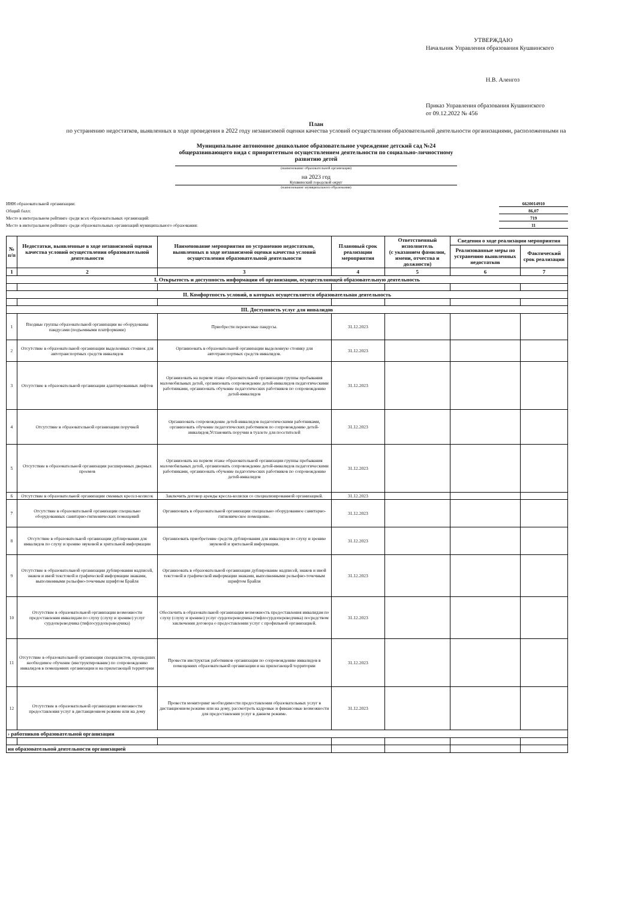УТВЕРЖДАЮ
Начальник Управления образования Кушвинского
Н.В. Аленгоз
Приказ Управления образования Кушвинского
от 09.12.2022 № 456
План
по устранению недостатков, выявленных в ходе проведения в 2022 году независимой оценки качества условий осуществления образовательной деятельности организациями, расположенными на
Муниципальное автономное дошкольное образовательное учреждение детский сад №24 общеразвивающего вида с приоритетным осуществлением деятельности по социально-личностному развитию детей
(наименование образовательной организации)
на 2023 год
Кушвинский городской округ
(наименование муниципального образования)
ИНН образовательной организации: 6620014910
Общий балл: 86,07
Место в интегральном рейтинге среди всех образовательных организаций: 719
Место в интегральном рейтинге среди образовательных организаций муниципального образования: 11
| № п/п | Недостатки, выявленные в ходе независимой оценки качества условий осуществления образовательной деятельности | Наименование мероприятия по устранению недостатков, выявленных в ходе независимой оценки качества условий осуществления образовательной деятельности | Плановый срок реализации мероприятия | Ответственный исполнитель (с указанием фамилии, имени, отчества и должности) | Сведения о ходе реализации мероприятия | |
| --- | --- | --- | --- | --- | --- | --- |
| | | | | | Реализованные меры по устранению выявленных недостатков | Фактический срок реализации |
| 1 | 2 | 3 | 4 | 5 | 6 | 7 |
| I. Открытость и доступность информации об организации, осуществляющей образовательную деятельность | | | | | | |
| II. Комфортность условий, в которых осуществляется образовательная деятельность | | | | | | |
| III. Доступность услуг для инвалидов | | | | | | |
| 1 | Входные группы образовательной организации не оборудованы пандусами (подъемными платформами) | Приобрести переносные пандусы. | 31.12.2023 | | | |
| 2 | Отсутствие в образовательной организации выделенных стоянок для автотранспортных средств инвалидов | Организовать в образовательной организации выделенную стоянку для автотранспортных средств инвалидов. | 31.12.2023 | | | |
| 3 | Отсутствие в образовательной организации адаптированных лифтов | Организовать на первом этаже образовательной организации группы пребывания маломобильных детей, организовать сопровождение детей-инвалидов педагогическими работниками, организовать обучение педагогических работников по сопровождению детей-инвалидов | 31.12.2023 | | | |
| 4 | Отсутствие в образовательной организации поручней | Организовать сопровождение детей-инвалидов педагогическими работниками, организовать обучение педагогических работников по сопровождению детей-инвалидов;Установить поручни в туалете для посетителей | 31.12.2023 | | | |
| 5 | Отсутствие в образовательной организации расширенных дверных проемов | Организовать на первом этаже образовательной организации группы пребывания маломобильных детей, организовать сопровождение детей-инвалидов педагогическими работниками, организовать обучение педагогических работников по сопровождению детей-инвалидов | 31.12.2023 | | | |
| 6 | Отсутствие в образовательной организации сменных кресел-колясок | Заключить договор аренды кресла-коляски со специализированной организацией. | 31.12.2023 | | | |
| 7 | Отсутствие в образовательной организации специально оборудованных санитарно-гигиенических помещений | Организовать в образовательной организации специально оборудованное санитарно-гигиеническое помещение. | 31.12.2023 | | | |
| 8 | Отсутствие в образовательной организации дублирования для инвалидов по слуху и зрению звуковой и зрительной информации | Организовать приобретение средств дублирования для инвалидов по слуху и зрению звуковой и зрительной информации. | 31.12.2023 | | | |
| 9 | Отсутствие в образовательной организации дублирования надписей, знаков и иной текстовой и графической информации знаками, выполненными рельефно-точечным шрифтом Брайля | Организовать в образовательной организации дублирование надписей, знаков и иной текстовой и графической информации знаками, выполненными рельефно-точечным шрифтом Брайля | 31.12.2023 | | | |
| 10 | Отсутствие в образовательной организации возможности предоставления инвалидам по слуху (слуху и зрению) услуг сурдопереводчика (тифлосурдопереводчика) | Обеспечить в образовательной организации возможность предоставления инвалидам по слуху (слуху и зрению) услуг сурдопереводчика (тифлосурдопереводчика) посредством заключения договора о предоставлении услуг с профильной организацией. | 31.12.2023 | | | |
| 11 | Отсутствие в образовательной организации специалистов, прошедших необходимое обучение (инструктирование) по сопровождению инвалидов в помещениях организации и на прилегающей территории | Провести инструктаж работников организации по сопровождению инвалидов в помещениях образовательной организации и на прилегающей территории | 31.12.2023 | | | |
| 12 | Отсутствие в образовательной организации возможности предоставления услуг в дистанционном режиме или на дому | Провести мониторинг необходимости предоставления образовательных услуг в дистанционном режиме или на дому, рассмотреть кадровые и финансовые возможности для предоставления услуг в данном режиме. | 31.12.2023 | | | |
| › работников образовательной организации | | | | | | |
| ия образовательной деятельности организацией | | | | | | |